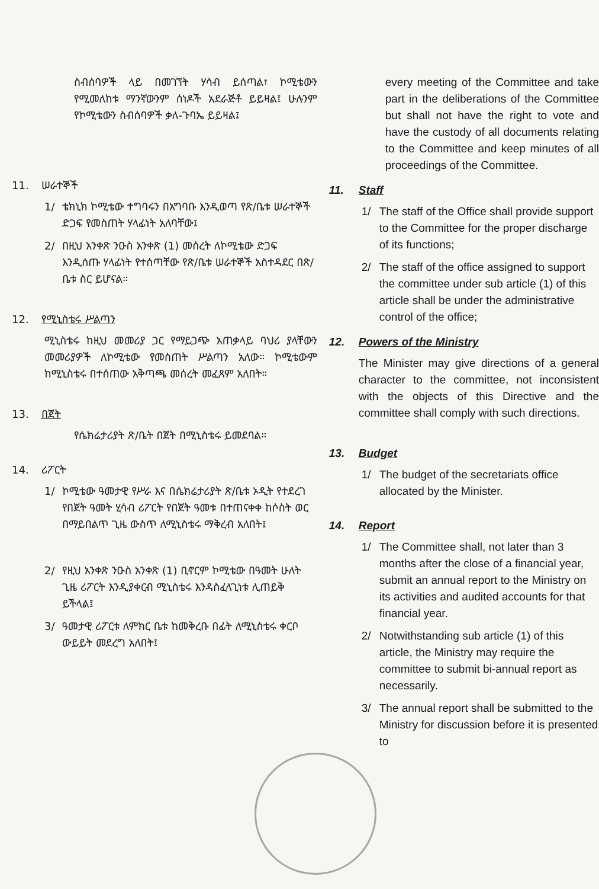ስብሰባዎች ላይ በመገኘት ሃሳብ ይሰጣል፣ ኮሚቴውን የሚመለከቱ ማንኛውንም ሰነዶች አደራጅቶ ይይዛል፤ ሁሉንም የኮሚቴውን ስብሰባዎች ቃለ-ጉባኤ ይይዛል፤
11. ሠራተኞች
1/ ቴክኒክ ኮሚቴው ተግባሩን በአግባቡ እንዲወጣ የጽ/ቤቱ ሠራተኞች ድጋፍ የመስጠት ሃላፊነት አለባቸው፤
2/ በዚህ አንቀጽ ንዑስ አንቀጽ (1) መሰረት ለኮሚቴው ድጋፍ እንዲሰጡ ሃላፊነት የተሰጣቸው የጽ/ቤቱ ሠራተኞች አስተዳደር በጽ/ቤቱ ስር ይሆናል።
12. የሚኒስቴሩ ሥልጣን
ሚኒስቴሩ ከዚህ መመሪያ ጋር የማይጋጭ አጠቃላይ ባህሪ ያላቸውን መመሪያዎች ለኮሚቴው የመስጠት ሥልጣን አለው። ኮሚቴውም ከሚኒስቴሩ በተሰጠው አቅጣጫ መሰረት መፈጸም አለበት።
13. በጀት
የሴክሬታሪያት ጽ/ቤት በጀት በሚኒስቴሩ ይመደባል።
14. ሪፖርት
1/ ኮሚቴው ዓመታዊ የሥራ እና በሴክሬታሪያት ጽ/ቤቱ ኦዲት የተደረገ የበጀት ዓመት ሂሳብ ሪፖርት የበጀት ዓመቱ በተጠናቀቀ ከሶስት ወር በማይበልጥ ጊዜ ውስጥ ለሚኒስቴሩ ማቅረብ አለበት፤
2/ የዚህ አንቀጽ ንዑስ አንቀጽ (1) ቢኖርም ኮሚቴው በዓመት ሁለት ጊዜ ሪፖርት እንዲያቀርብ ሚኒስቴሩ እንዳስፈላጊነቱ ሊጠይቅ ይችላል፤
3/ ዓመታዊ ሪፖርቱ ለምክር ቤቱ ከመቅረቡ በፊት ለሚኒስቴሩ ቀርቦ ውይይት መደረግ አለበት፤
every meeting of the Committee and take part in the deliberations of the Committee but shall not have the right to vote and have the custody of all documents relating to the Committee and keep minutes of all proceedings of the Committee.
11. Staff
1/ The staff of the Office shall provide support to the Committee for the proper discharge of its functions;
2/ The staff of the office assigned to support the committee under sub article (1) of this article shall be under the administrative control of the office;
12. Powers of the Ministry
The Minister may give directions of a general character to the committee, not inconsistent with the objects of this Directive and the committee shall comply with such directions.
13. Budget
1/ The budget of the secretariats office allocated by the Minister.
14. Report
1/ The Committee shall, not later than 3 months after the close of a financial year, submit an annual report to the Ministry on its activities and audited accounts for that financial year.
2/ Notwithstanding sub article (1) of this article, the Ministry may require the committee to submit bi-annual report as necessarily.
3/ The annual report shall be submitted to the Ministry for discussion before it is presented to